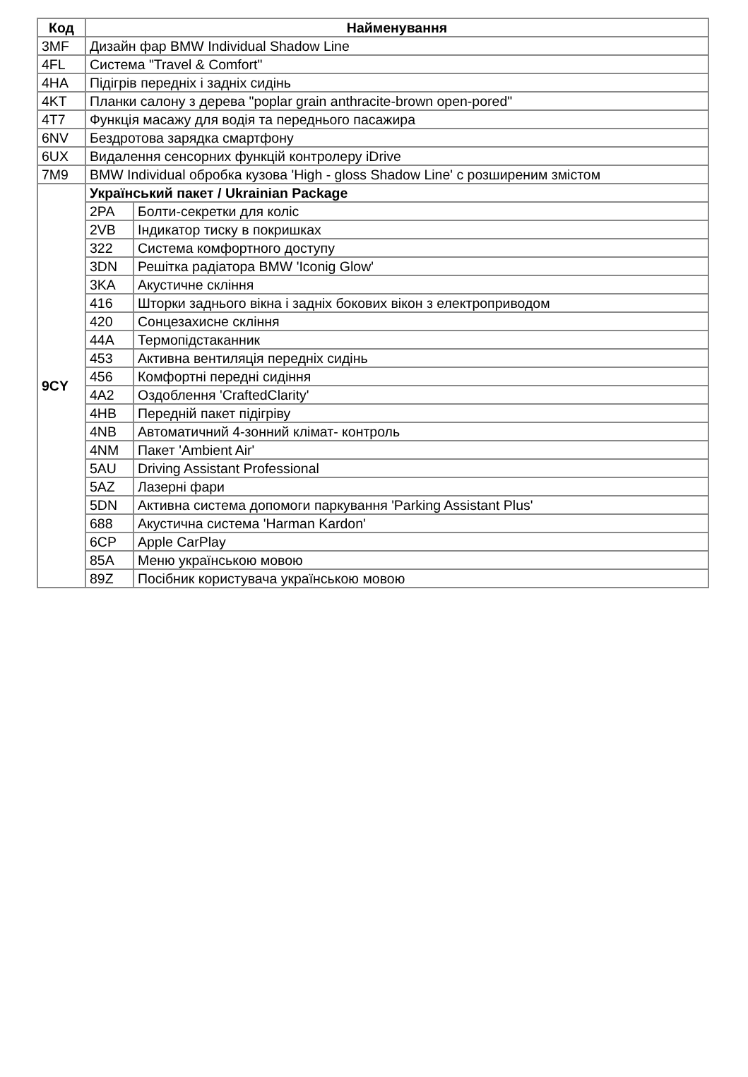| Код | Найменування | |
| --- | --- | --- |
| 3MF | Дизайн фар BMW Individual Shadow Line | |
| 4FL | Система "Travel & Comfort" | |
| 4HA | Підігрів передніх і задніх сидінь | |
| 4KT | Планки салону з дерева "poplar grain anthracite-brown open-pored" | |
| 4T7 | Функція масажу для водія та переднього пасажира | |
| 6NV | Бездротова зарядка смартфону | |
| 6UX | Видалення сенсорних функцій контролеру iDrive | |
| 7M9 | BMW Individual обробка кузова 'High - gloss Shadow Line' с розширеним змістом | |
| 9CY | Український пакет / Ukrainian Package | |
| | 2PA | Болти-секретки для коліс |
| | 2VB | Індикатор тиску в покришках |
| | 322 | Система комфортного доступу |
| | 3DN | Решітка радіатора BMW 'Iconig Glow' |
| | 3KA | Акустичне скління |
| | 416 | Шторки заднього вікна і задніх бокових вікон з електроприводом |
| | 420 | Сонцезахисне скління |
| | 44A | Термопідстаканник |
| | 453 | Активна вентиляція передніх сидінь |
| | 456 | Комфортні передні сидіння |
| | 4A2 | Оздоблення 'CraftedClarity' |
| | 4HB | Передній пакет підігріву |
| | 4NB | Автоматичний 4-зонний клімат- контроль |
| | 4NM | Пакет 'Ambient Air' |
| | 5AU | Driving Assistant Professional |
| | 5AZ | Лазерні фари |
| | 5DN | Активна система допомоги паркування 'Parking Assistant Plus' |
| | 688 | Акустична система 'Harman Kardon' |
| | 6CP | Apple CarPlay |
| | 85A | Меню українською мовою |
| | 89Z | Посібник користувача українською мовою |